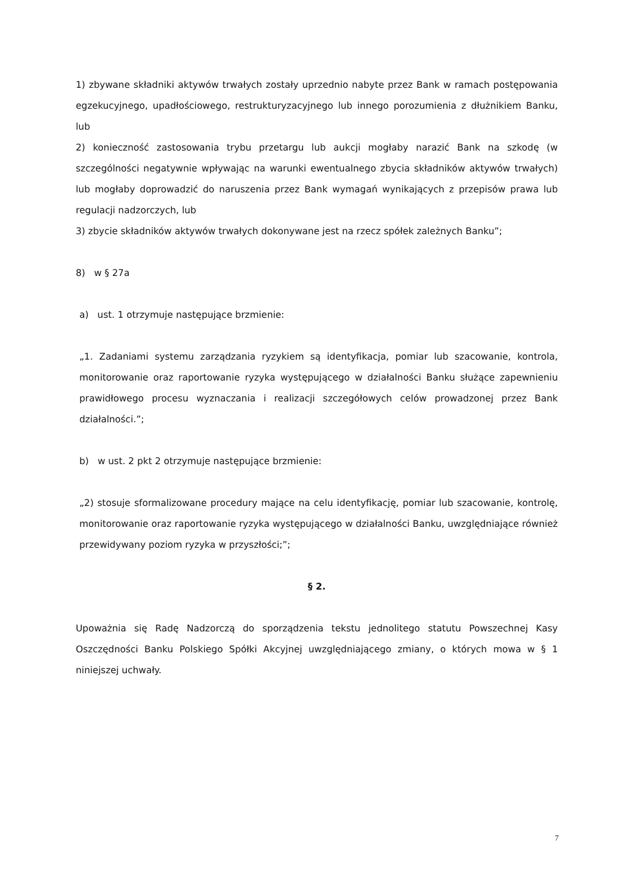1) zbywane składniki aktywów trwałych zostały uprzednio nabyte przez Bank w ramach postępowania egzekucyjnego, upadłościowego, restrukturyzacyjnego lub innego porozumienia z dłużnikiem Banku, lub
2) konieczność zastosowania trybu przetargu lub aukcji mogłaby narazić Bank na szkodę (w szczególności negatywnie wpływając na warunki ewentualnego zbycia składników aktywów trwałych) lub mogłaby doprowadzić do naruszenia przez Bank wymagań wynikających z przepisów prawa lub regulacji nadzorczych, lub
3) zbycie składników aktywów trwałych dokonywane jest na rzecz spółek zależnych Banku”;
8) w § 27a
a) ust. 1 otrzymuje następujące brzmienie:
„1. Zadaniami systemu zarządzania ryzykiem są identyfikacja, pomiar lub szacowanie, kontrola, monitorowanie oraz raportowanie ryzyka występującego w działalności Banku służące zapewnieniu prawidłowego procesu wyznaczania i realizacji szczegółowych celów prowadzonej przez Bank działalności.”;
b) w ust. 2 pkt 2 otrzymuje następujące brzmienie:
„2) stosuje sformalizowane procedury mające na celu identyfikację, pomiar lub szacowanie, kontrolę, monitorowanie oraz raportowanie ryzyka występującego w działalności Banku, uwzględniające również przewidywany poziom ryzyka w przyszłości;”;
§ 2.
Upoważnia się Radę Nadzorczą do sporządzenia tekstu jednolitego statutu Powszechnej Kasy Oszczędności Banku Polskiego Spółki Akcyjnej uwzględniającego zmiany, o których mowa w § 1 niniejszej uchwały.
7